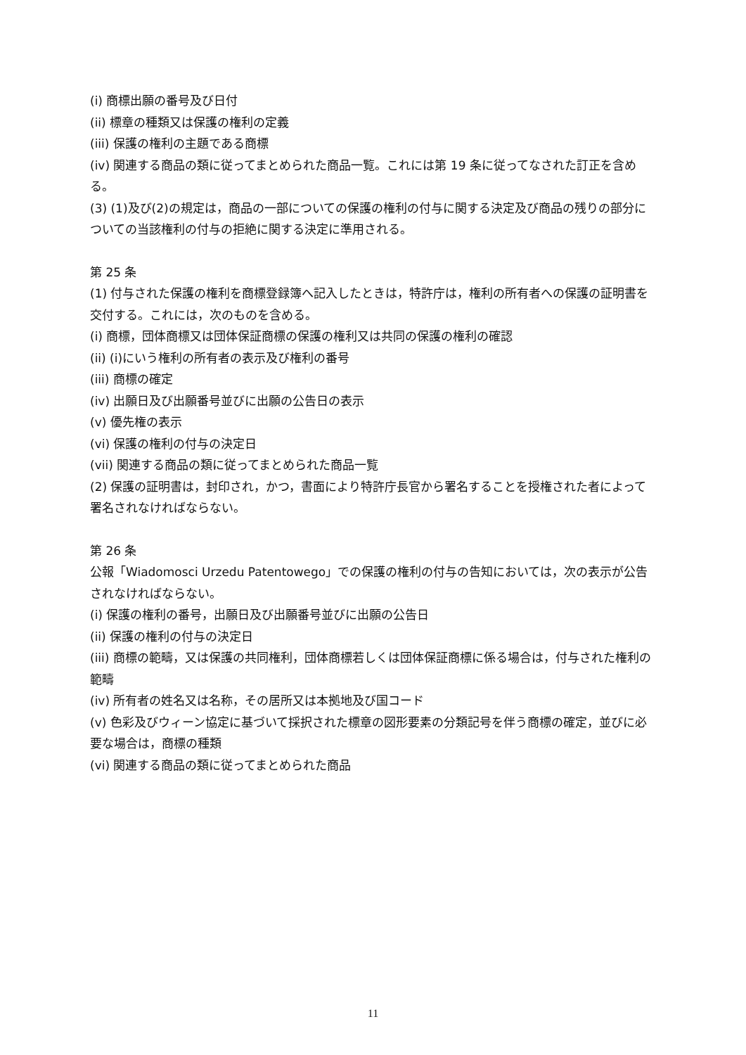(i) 商標出願の番号及び日付
(ii) 標章の種類又は保護の権利の定義
(iii) 保護の権利の主題である商標
(iv) 関連する商品の類に従ってまとめられた商品一覧。これには第 19 条に従ってなされた訂正を含める。
(3) (1)及び(2)の規定は，商品の一部についての保護の権利の付与に関する決定及び商品の残りの部分についての当該権利の付与の拒絶に関する決定に準用される。
第 25 条
(1) 付与された保護の権利を商標登録簿へ記入したときは，特許庁は，権利の所有者への保護の証明書を交付する。これには，次のものを含める。
(i) 商標，団体商標又は団体保証商標の保護の権利又は共同の保護の権利の確認
(ii) (i)にいう権利の所有者の表示及び権利の番号
(iii) 商標の確定
(iv) 出願日及び出願番号並びに出願の公告日の表示
(v) 優先権の表示
(vi) 保護の権利の付与の決定日
(vii) 関連する商品の類に従ってまとめられた商品一覧
(2) 保護の証明書は，封印され，かつ，書面により特許庁長官から署名することを授権された者によって署名されなければならない。
第 26 条
公報「Wiadomosci Urzedu Patentowego」での保護の権利の付与の告知においては，次の表示が公告されなければならない。
(i) 保護の権利の番号，出願日及び出願番号並びに出願の公告日
(ii) 保護の権利の付与の決定日
(iii) 商標の範疇，又は保護の共同権利，団体商標若しくは団体保証商標に係る場合は，付与された権利の範疇
(iv) 所有者の姓名又は名称，その居所又は本拠地及び国コード
(v) 色彩及びウィーン協定に基づいて採択された標章の図形要素の分類記号を伴う商標の確定，並びに必要な場合は，商標の種類
(vi) 関連する商品の類に従ってまとめられた商品
11